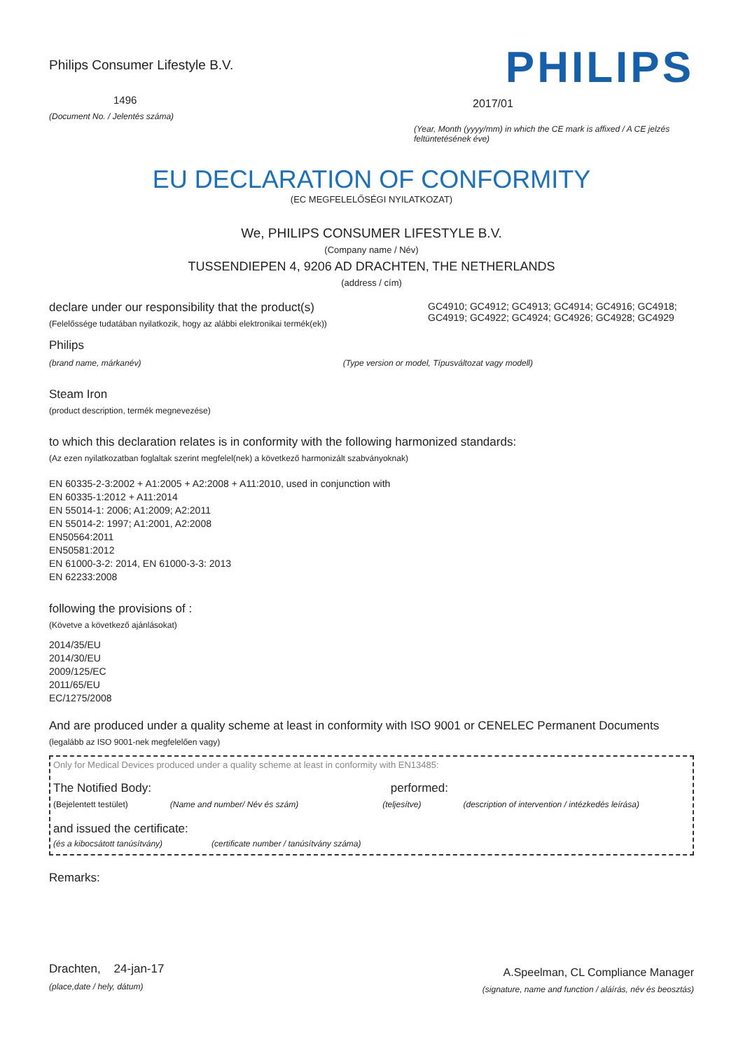Philips Consumer Lifestyle B.V.
1496
(Document No. / Jelentés száma)
PHILIPS
2017/01
(Year, Month (yyyy/mm) in which the CE mark is affixed / A CE jelzés feltüntetésének éve)
EU DECLARATION OF CONFORMITY
(EC MEGFELELŐSÉGI NYILATKOZAT)
We, PHILIPS CONSUMER LIFESTYLE B.V.
(Company name / Név)
TUSSENDIEPEN 4, 9206 AD DRACHTEN, THE NETHERLANDS
(address / cím)
declare under our responsibility that the product(s)
(Felelőssége tudatában nyilatkozik, hogy az alábbi elektronikai termék(ek))
GC4910; GC4912; GC4913; GC4914; GC4916; GC4918; GC4919; GC4922; GC4924; GC4926; GC4928; GC4929
Philips
(brand name, márkanév) (Type version or model, Típusváltozat vagy modell)
Steam Iron
(product description, termék megnevezése)
to which this declaration relates is in conformity with the following harmonized standards:
(Az ezen nyilatkozatban foglaltak szerint megfelel(nek) a következő harmonizált szabványoknak)
EN 60335-2-3:2002 + A1:2005 + A2:2008 + A11:2010, used in conjunction with
EN 60335-1:2012 + A11:2014
EN 55014-1: 2006; A1:2009; A2:2011
EN 55014-2: 1997; A1:2001, A2:2008
EN50564:2011
EN50581:2012
EN 61000-3-2: 2014, EN 61000-3-3: 2013
EN 62233:2008
following the provisions of :
(Követve a következő ajánlásokat)
2014/35/EU
2014/30/EU
2009/125/EC
2011/65/EU
EC/1275/2008
And are produced under a quality scheme at least in conformity with ISO 9001 or CENELEC Permanent Documents
(legalább az ISO 9001-nek megfelelően vagy)
Only for Medical Devices produced under a quality scheme at least in conformity with EN13485:
The Notified Body: performed:
(Bejelentett testület) (Name and number/ Név és szám) (teljesítve) (description of intervention / intézkedés leírása)
and issued the certificate:
(és a kibocsátott tanúsítvány) (certificate number / tanúsítvány száma)
Remarks:
Drachten, 24-jan-17
(place,date / hely, dátum)
A.Speelman, CL Compliance Manager
(signature, name and function / aláírás, név és beosztás)